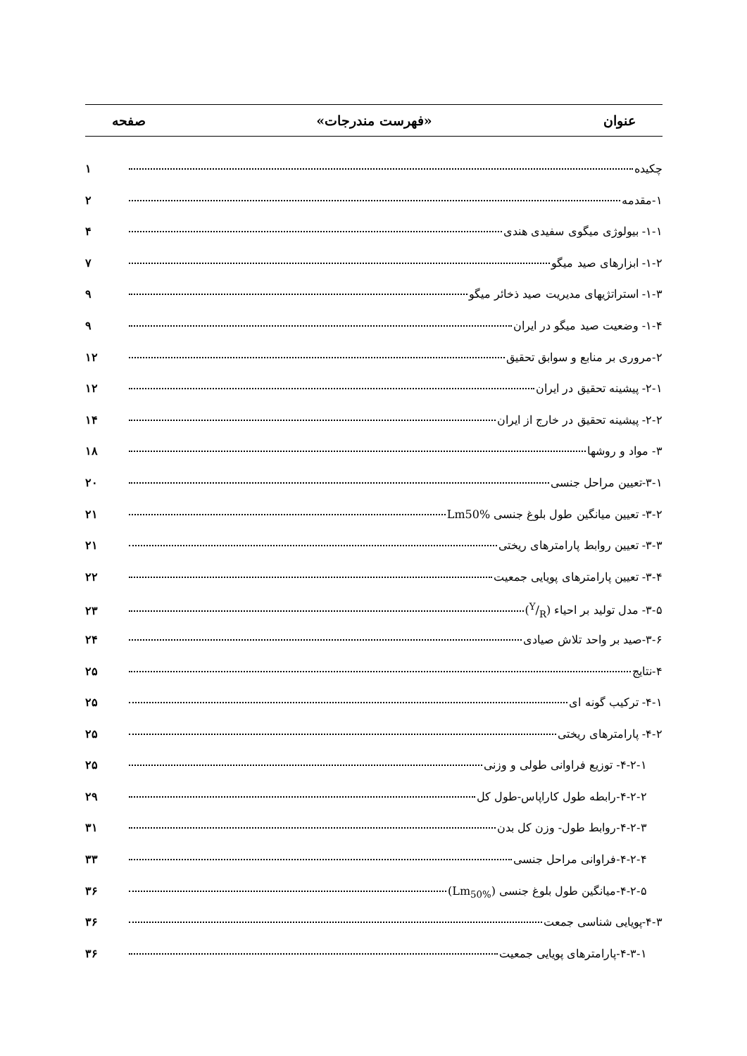عنوان «فهرست مندرجات» صفحه
چکیده ۱
۱-مقدمه ۲
۱-۱- بیولوژی میگوی سفیدی هندی ۴
۱-۲- ابزارهای صید میگو ۷
۱-۳- استراتژیهای مدیریت صید ذخائر میگو ۹
۱-۴- وضعیت صید میگو در ایران ۹
۲-مروری بر منابع و سوابق تحقیق ۱۲
۲-۱- پیشینه تحقیق در ایران ۱۲
۲-۲- پیشینه تحقیق در خارج از ایران ۱۴
۳- مواد و روشها ۱۸
۳-۱-تعیین مراحل جنسی ۲۰
۳-۲- تعیین میانگین طول بلوغ جنسی Lm50% ۲۱
۳-۳- تعیین روابط پارامترهای ریختی ۲۱
۳-۴- تعیین پارامترهای پویایی جمعیت ۲۲
۳-۵- مدل تولید بر احیاء (Y/R) ۲۳
۳-۶-صید بر واحد تلاش صیادی ۲۴
۴-نتایج ۲۵
۴-۱- ترکیب گونه ای ۲۵
۴-۲- پارامترهای ریختی ۲۵
۴-۲-۱- توزیع فراوانی طولی و وزنی ۲۵
۴-۲-۲-رابطه طول کاراپاس-طول کل ۲۹
۴-۲-۳-روابط طول- وزن کل بدن ۳۱
۴-۲-۴-فراوانی مراحل جنسی ۳۳
۴-۲-۵-میانگین طول بلوغ جنسی (Lm<sub>50%</sub>) ۳۶
۴-۳-پویایی شناسی جمعت ۳۶
۴-۳-۱-پارامترهای پویایی جمعیت ۳۶